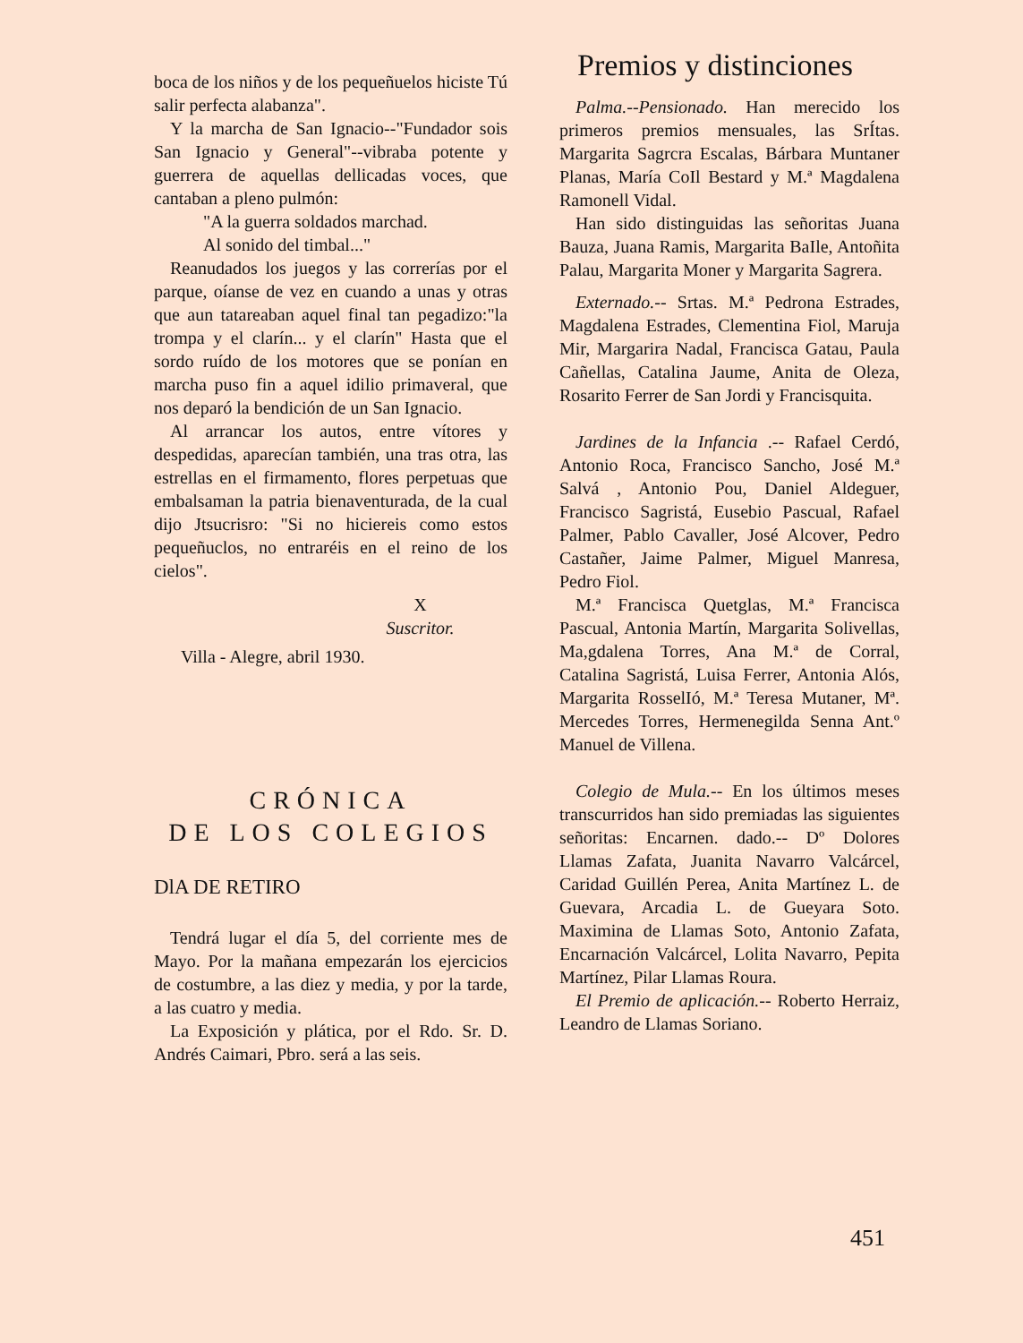boca de los niños y de los pequeñuelos hiciste Tú salir perfecta alabanza".
Y la marcha de San Ignacio--"Fundador sois San Ignacio y General"--vibraba potente y guerrera de aquellas dellicadas voces, que cantaban a pleno pulmón:
"A la guerra soldados marchad.
Al sonido del timbal..."
Reanudados los juegos y las correrías por el parque, oíanse de vez en cuando a unas y otras que aun tatareaban aquel final tan pegadizo:"la trompa y el clarín... y el clarín" Hasta que el sordo ruído de los motores que se ponían en marcha puso fin a aquel idilio primaveral, que nos deparó la bendición de un San Ignacio.
Al arrancar los autos, entre vítores y despedidas, aparecían también, una tras otra, las estrellas en el firmamento, flores perpetuas que embalsaman la patria bienaventurada, de la cual dijo Jtsucrisro: "Si no hiciereis como estos pequeñuclos, no entraréis en el reino de los cielos".
X
Suscritor.
Villa - Alegre, abril 1930.
CRÓNICA
DE LOS COLEGIOS
DlA DE RETIRO
Tendrá lugar el día 5, del corriente mes de Mayo. Por la mañana empezarán los ejercicios de costumbre, a las diez y media, y por la tarde, a las cuatro y media.
La Exposición y plática, por el Rdo. Sr. D. Andrés Caimari, Pbro. será a las seis.
Premios y distinciones
Palma.--Pensionado. Han merecido los primeros premios mensuales, las SrÍtas. Margarita Sagrcra Escalas, Bárbara Muntaner Planas, María CoIl Bestard y M.ª Magdalena Ramonell Vidal.
Han sido distinguidas las señoritas Juana Bauza, Juana Ramis, Margarita BaIle, Antoñita Palau, Margarita Moner y Margarita Sagrera.
Externado.-- Srtas. M.ª Pedrona Estrades, Magdalena Estrades, Clementina Fiol, Maruja Mir, Margarira Nadal, Francisca Gatau, Paula Cañellas, Catalina Jaume, Anita de Oleza, Rosarito Ferrer de San Jordi y Francisquita.
Jardines de la Infancia .-- Rafael Cerdó, Antonio Roca, Francisco Sancho, José M.ª Salvá , Antonio Pou, Daniel Aldeguer, Francisco Sagristá, Eusebio Pascual, Rafael Palmer, Pablo Cavaller, José Alcover, Pedro Castañer, Jaime Palmer, Miguel Manresa, Pedro Fiol.
M.ª Francisca Quetglas, M.ª Francisca Pascual, Antonia Martín, Margarita Solivellas, Ma,gdalena Torres, Ana M.ª de Corral, Catalina Sagristá, Luisa Ferrer, Antonia Alós, Margarita RosselIó, M.ª Teresa Mutaner, Mª. Mercedes Torres, Hermenegilda Senna Ant.º Manuel de Villena.
Colegio de Mula.-- En los últimos meses transcurridos han sido premiadas las siguientes señoritas: Encarnen. dado.-- Dº Dolores Llamas Zafata, Juanita Navarro Valcárcel, Caridad Guillén Perea, Anita Martínez L. de Guevara, Arcadia L. de Gueyara Soto. Maximina de Llamas Soto, Antonio Zafata, Encarnación Valcárcel, Lolita Navarro, Pepita Martínez, Pilar Llamas Roura.
El Premio de aplicación.-- Roberto Herraiz, Leandro de Llamas Soriano.
451